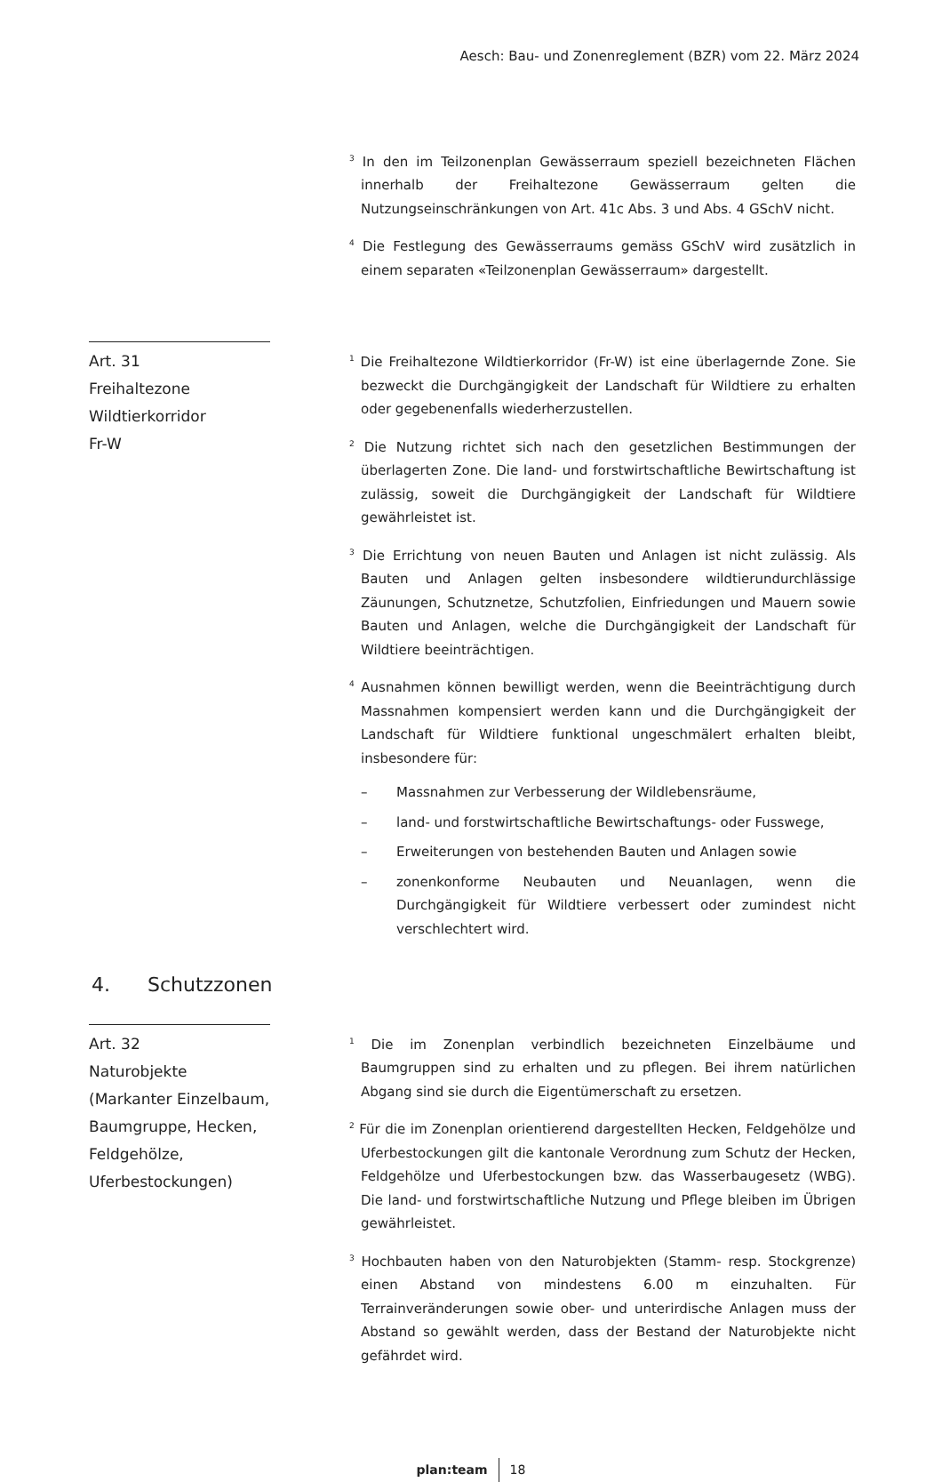Aesch: Bau- und Zonenreglement (BZR) vom 22. März 2024
<sup>3</sup> In den im Teilzonenplan Gewässerraum speziell bezeichneten Flächen innerhalb der Freihaltezone Gewässerraum gelten die Nutzungseinschränkungen von Art. 41c Abs. 3 und Abs. 4 GSchV nicht.
<sup>4</sup> Die Festlegung des Gewässerraums gemäss GSchV wird zusätzlich in einem separaten «Teilzonenplan Gewässerraum» dargestellt.
Art. 31
Freihaltezone
Wildtierkorridor
Fr-W
<sup>1</sup> Die Freihaltezone Wildtierkorridor (Fr-W) ist eine überlagernde Zone. Sie bezweckt die Durchgängigkeit der Landschaft für Wildtiere zu erhalten oder gegebenenfalls wiederherzustellen.
<sup>2</sup> Die Nutzung richtet sich nach den gesetzlichen Bestimmungen der überlagerten Zone. Die land- und forstwirtschaftliche Bewirtschaftung ist zulässig, soweit die Durchgängigkeit der Landschaft für Wildtiere gewährleistet ist.
<sup>3</sup> Die Errichtung von neuen Bauten und Anlagen ist nicht zulässig. Als Bauten und Anlagen gelten insbesondere wildtierundurchlässige Zäunungen, Schutznetze, Schutzfolien, Einfriedungen und Mauern sowie Bauten und Anlagen, welche die Durchgängigkeit der Landschaft für Wildtiere beeinträchtigen.
<sup>4</sup> Ausnahmen können bewilligt werden, wenn die Beeinträchtigung durch Massnahmen kompensiert werden kann und die Durchgängigkeit der Landschaft für Wildtiere funktional ungeschmälert erhalten bleibt, insbesondere für:
– Massnahmen zur Verbesserung der Wildlebensräume,
– land- und forstwirtschaftliche Bewirtschaftungs- oder Fusswege,
– Erweiterungen von bestehenden Bauten und Anlagen sowie
– zonenkonforme Neubauten und Neuanlagen, wenn die Durchgängigkeit für Wildtiere verbessert oder zumindest nicht verschlechtert wird.
4. Schutzzonen
Art. 32
Naturobjekte (Markanter Einzelbaum, Baumgruppe, Hecken, Feldgehölze, Uferbestockungen)
<sup>1</sup> Die im Zonenplan verbindlich bezeichneten Einzelbäume und Baumgruppen sind zu erhalten und zu pflegen. Bei ihrem natürlichen Abgang sind sie durch die Eigentümerschaft zu ersetzen.
<sup>2</sup> Für die im Zonenplan orientierend dargestellten Hecken, Feldgehölze und Uferbestockungen gilt die kantonale Verordnung zum Schutz der Hecken, Feldgehölze und Uferbestockungen bzw. das Wasserbaugesetz (WBG). Die land- und forstwirtschaftliche Nutzung und Pflege bleiben im Übrigen gewährleistet.
<sup>3</sup> Hochbauten haben von den Naturobjekten (Stamm- resp. Stockgrenze) einen Abstand von mindestens 6.00 m einzuhalten. Für Terrainveränderungen sowie ober- und unterirdische Anlagen muss der Abstand so gewählt werden, dass der Bestand der Naturobjekte nicht gefährdet wird.
plan:team 18